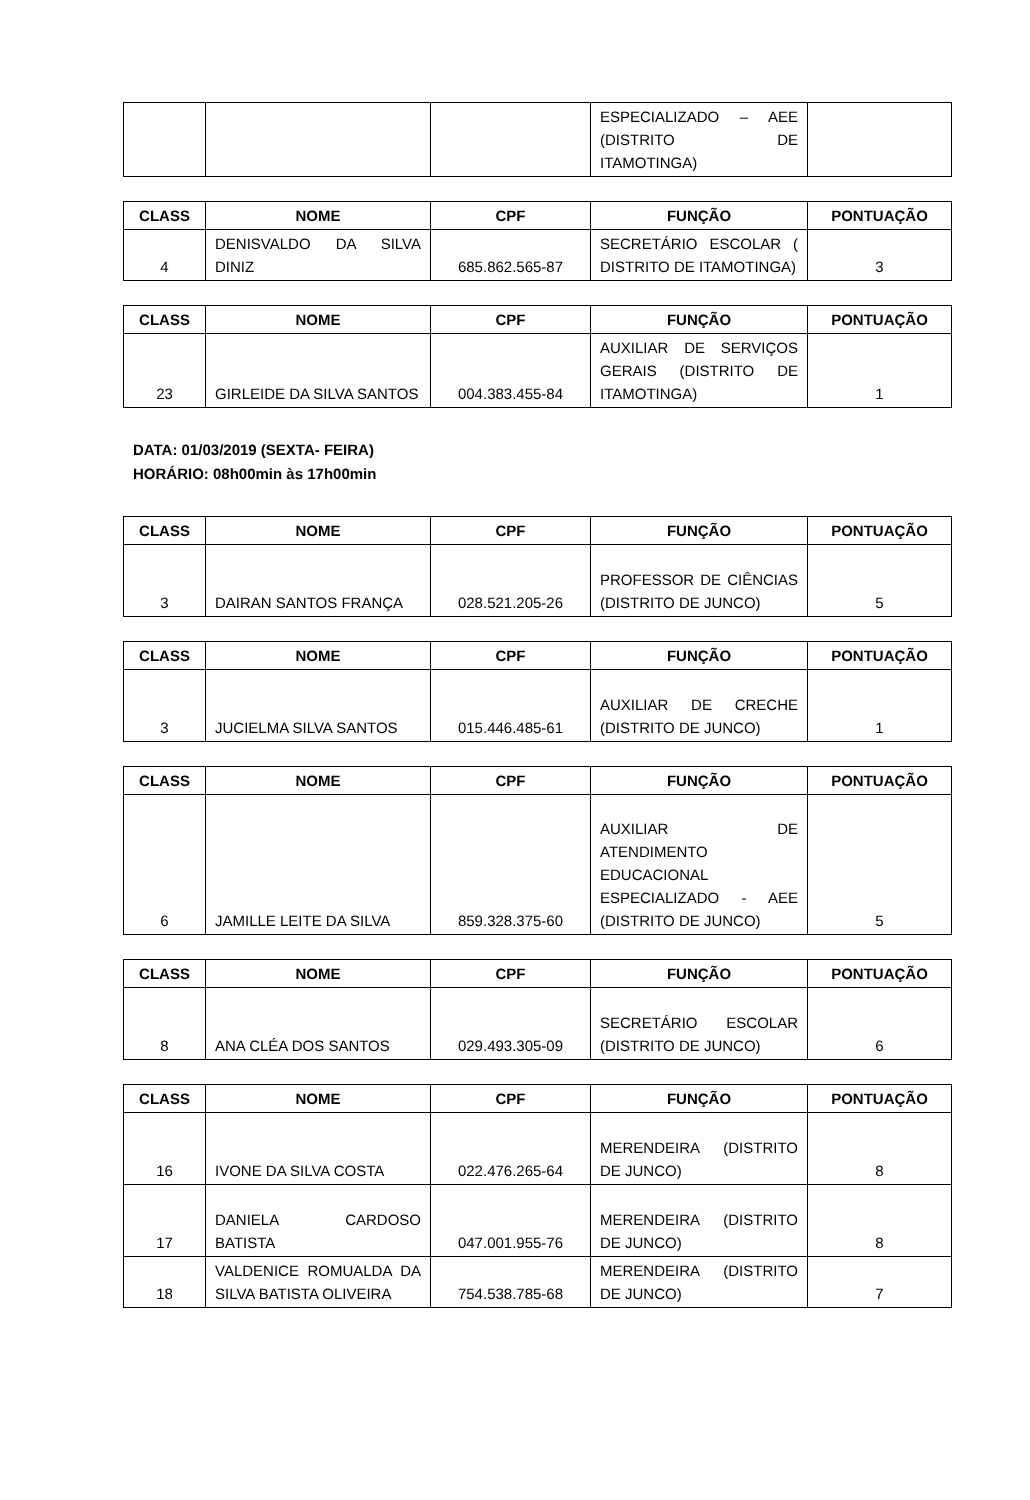| | | | ESPECIALIZADO – AEE (DISTRITO DE ITAMOTINGA) | |
| CLASS | NOME | CPF | FUNÇÃO | PONTUAÇÃO |
| --- | --- | --- | --- | --- |
| 4 | DENISVALDO DA SILVA DINIZ | 685.862.565-87 | SECRETÁRIO ESCOLAR ( DISTRITO DE ITAMOTINGA) | 3 |
| CLASS | NOME | CPF | FUNÇÃO | PONTUAÇÃO |
| --- | --- | --- | --- | --- |
| 23 | GIRLEIDE DA SILVA SANTOS | 004.383.455-84 | AUXILIAR DE SERVIÇOS GERAIS (DISTRITO DE ITAMOTINGA) | 1 |
DATA: 01/03/2019 (SEXTA- FEIRA)
HORÁRIO: 08h00min às 17h00min
| CLASS | NOME | CPF | FUNÇÃO | PONTUAÇÃO |
| --- | --- | --- | --- | --- |
| 3 | DAIRAN SANTOS FRANÇA | 028.521.205-26 | PROFESSOR DE CIÊNCIAS (DISTRITO DE JUNCO) | 5 |
| CLASS | NOME | CPF | FUNÇÃO | PONTUAÇÃO |
| --- | --- | --- | --- | --- |
| 3 | JUCIELMA SILVA SANTOS | 015.446.485-61 | AUXILIAR DE CRECHE (DISTRITO DE JUNCO) | 1 |
| CLASS | NOME | CPF | FUNÇÃO | PONTUAÇÃO |
| --- | --- | --- | --- | --- |
| 6 | JAMILLE LEITE DA SILVA | 859.328.375-60 | AUXILIAR DE ATENDIMENTO EDUCACIONAL ESPECIALIZADO - AEE (DISTRITO DE JUNCO) | 5 |
| CLASS | NOME | CPF | FUNÇÃO | PONTUAÇÃO |
| --- | --- | --- | --- | --- |
| 8 | ANA CLÉA DOS SANTOS | 029.493.305-09 | SECRETÁRIO ESCOLAR (DISTRITO DE JUNCO) | 6 |
| CLASS | NOME | CPF | FUNÇÃO | PONTUAÇÃO |
| --- | --- | --- | --- | --- |
| 16 | IVONE DA SILVA COSTA | 022.476.265-64 | MERENDEIRA (DISTRITO DE JUNCO) | 8 |
| 17 | DANIELA CARDOSO BATISTA | 047.001.955-76 | MERENDEIRA (DISTRITO DE JUNCO) | 8 |
| 18 | VALDENICE ROMUALDA DA SILVA BATISTA OLIVEIRA | 754.538.785-68 | MERENDEIRA (DISTRITO DE JUNCO) | 7 |